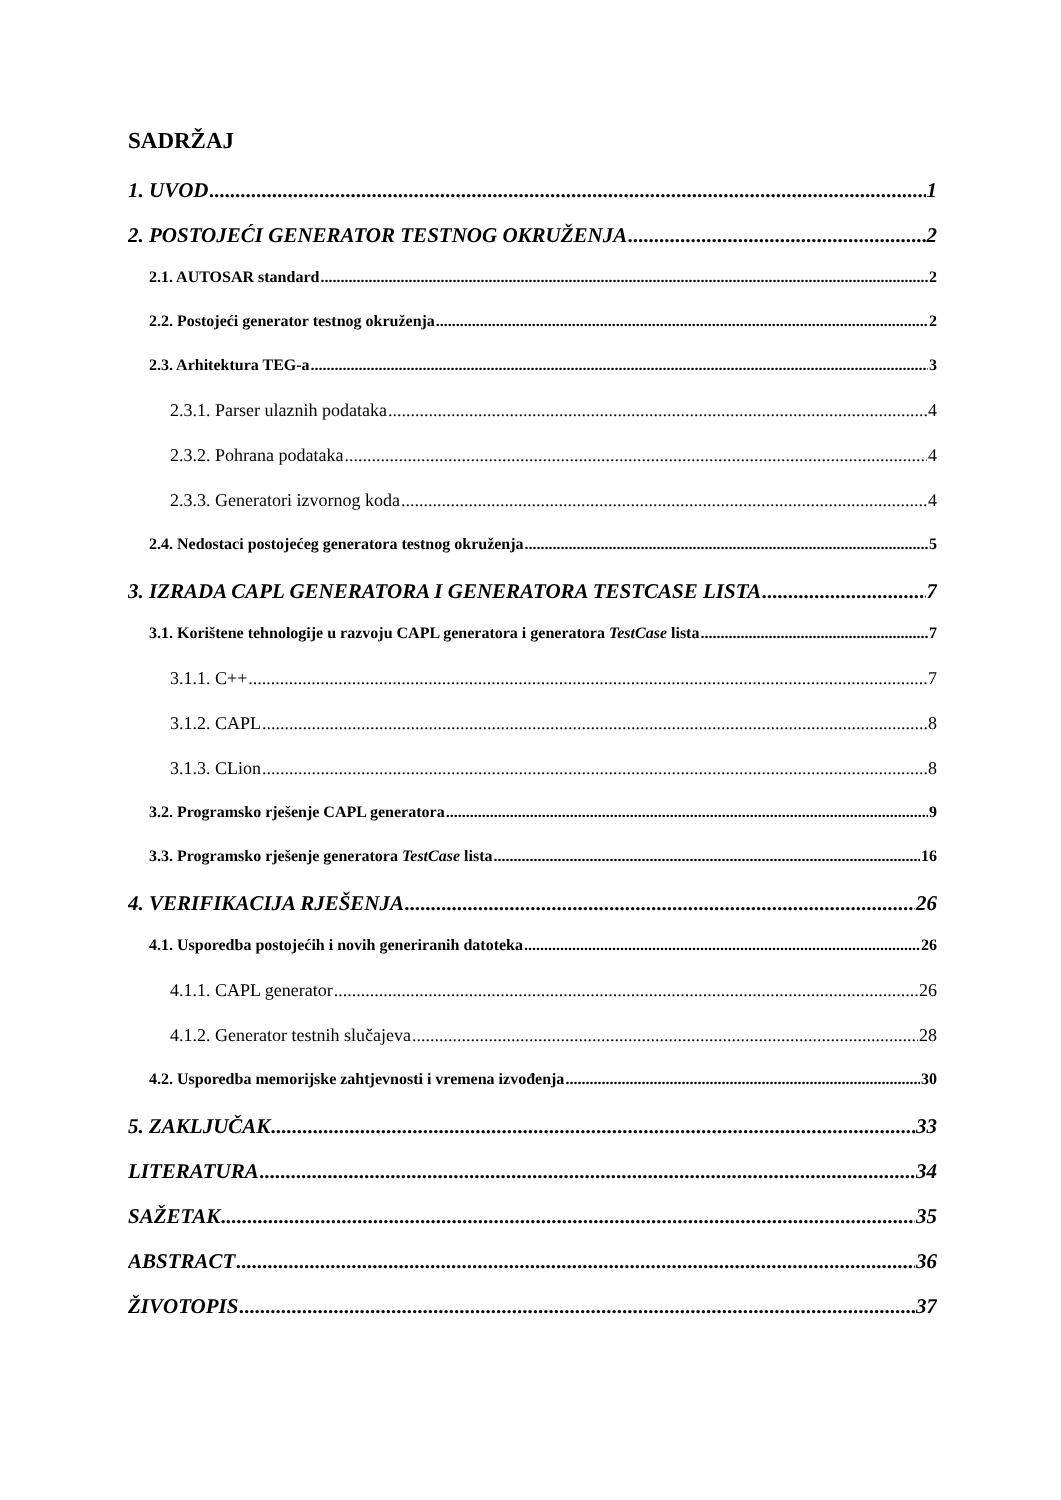SADRŽAJ
1. UVOD 1
2. POSTOJEĆI GENERATOR TESTNOG OKRUŽENJA 2
2.1. AUTOSAR standard 2
2.2. Postojeći generator testnog okruženja 2
2.3. Arhitektura TEG-a 3
2.3.1. Parser ulaznih podataka 4
2.3.2. Pohrana podataka 4
2.3.3. Generatori izvornog koda 4
2.4. Nedostaci postojećeg generatora testnog okruženja 5
3. IZRADA CAPL GENERATORA I GENERATORA TESTCASE LISTA 7
3.1. Korištene tehnologije u razvoju CAPL generatora i generatora TestCase lista 7
3.1.1. C++ 7
3.1.2. CAPL 8
3.1.3. CLion 8
3.2. Programsko rješenje CAPL generatora 9
3.3. Programsko rješenje generatora TestCase lista 16
4. VERIFIKACIJA RJEŠENJA 26
4.1. Usporedba postojećih i novih generiranih datoteka 26
4.1.1. CAPL generator 26
4.1.2. Generator testnih slučajeva 28
4.2. Usporedba memorijske zahtjevnosti i vremena izvođenja 30
5. ZAKLJUČAK 33
LITERATURA 34
SAŽETAK 35
ABSTRACT 36
ŽIVOTOPIS 37